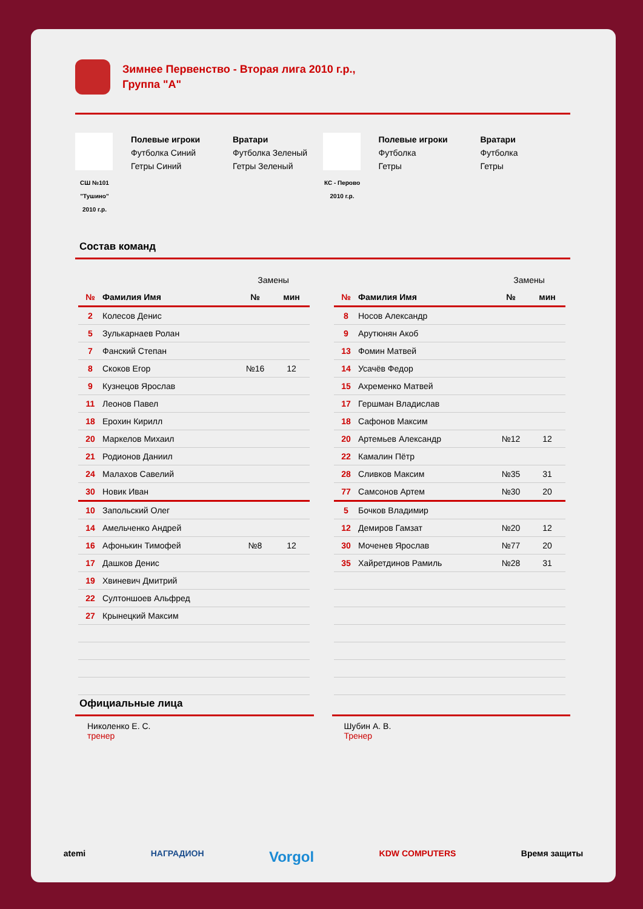Зимнее Первенство - Вторая лига 2010 г.р.,
Группа "А"
СШ №101 "Тушино" 2010 г.р.
Полевые игроки
Футболка Синий
Гетры Синий
Вратари
Футболка Зеленый
Гетры Зеленый
КС - Перово 2010 г.р.
Полевые игроки
Футболка
Гетры
Вратари
Футболка
Гетры
Состав команд
| | | Замены | |
| № | Фамилия Имя | № | мин |
| 2 | Колесов Денис | | |
| 5 | Зулькарнаев Ролан | | |
| 7 | Фанский Степан | | |
| 8 | Скоков Егор | №16 | 12 |
| 9 | Кузнецов Ярослав | | |
| 11 | Леонов Павел | | |
| 18 | Ерохин Кирилл | | |
| 20 | Маркелов Михаил | | |
| 21 | Родионов Даниил | | |
| 24 | Малахов Савелий | | |
| 30 | Новик Иван | | |
| 10 | Запольский Олег | | |
| 14 | Амельченко Андрей | | |
| 16 | Афонькин Тимофей | №8 | 12 |
| 17 | Дашков Денис | | |
| 19 | Хвиневич Дмитрий | | |
| 22 | Султоншоев Альфред | | |
| 27 | Крынецкий Максим | | |
| | | Замены | |
| № | Фамилия Имя | № | мин |
| 8 | Носов Александр | | |
| 9 | Арутюнян Акоб | | |
| 13 | Фомин Матвей | | |
| 14 | Усачёв Федор | | |
| 15 | Ахременко Матвей | | |
| 17 | Гершман Владислав | | |
| 18 | Сафонов Максим | | |
| 20 | Артемьев Александр | №12 | 12 |
| 22 | Камалин Пётр | | |
| 28 | Сливков Максим | №35 | 31 |
| 77 | Самсонов Артем | №30 | 20 |
| 5 | Бочков Владимир | | |
| 12 | Демиров Гамзат | №20 | 12 |
| 30 | Моченев Ярослав | №77 | 20 |
| 35 | Хайретдинов Рамиль | №28 | 31 |
Официальные лица
Николенко Е. С.
тренер
Шубин А. В.
Тренер
atemi НАГРАДИОН Vorgol KDW COMPUTERS Время защиты